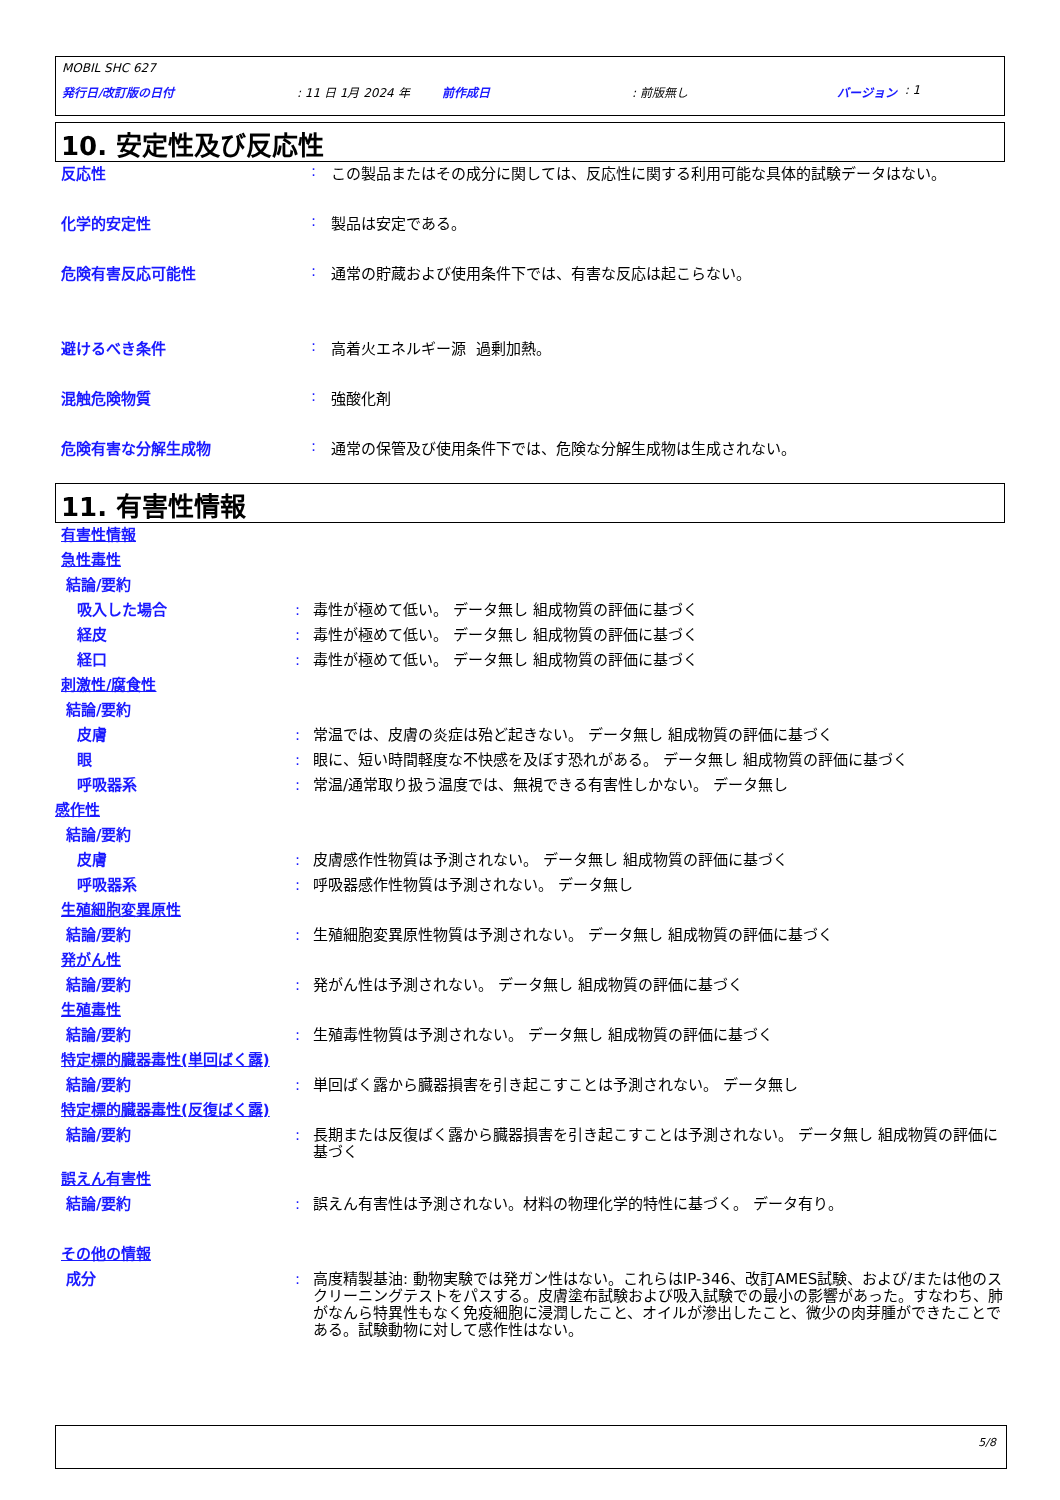MOBIL SHC 627
発行日/改訂版の日付: 11 日 1月 2024 年 前作成日: 前版無し バージョン : 1
10. 安定性及び反応性
反応性: この製品またはその成分に関しては、反応性に関する利用可能な具体的試験データはない。
化学的安定性: 製品は安定である。
危険有害反応可能性: 通常の貯蔵および使用条件下では、有害な反応は起こらない。
避けるべき条件: 高着火エネルギー源 過剰加熱。
混触危険物質: 強酸化剤
危険有害な分解生成物: 通常の保管及び使用条件下では、危険な分解生成物は生成されない。
11. 有害性情報
有害性情報
急性毒性
結論/要約
吸入した場合: 毒性が極めて低い。 データ無し 組成物質の評価に基づく
経皮: 毒性が極めて低い。 データ無し 組成物質の評価に基づく
経口: 毒性が極めて低い。 データ無し 組成物質の評価に基づく
刺激性/腐食性
結論/要約
皮膚: 常温では、皮膚の炎症は殆ど起きない。 データ無し 組成物質の評価に基づく
眼: 眼に、短い時間軽度な不快感を及ぼす恐れがある。 データ無し 組成物質の評価に基づく
呼吸器系: 常温/通常取り扱う温度では、無視できる有害性しかない。 データ無し
感作性
結論/要約
皮膚: 皮膚感作性物質は予測されない。 データ無し 組成物質の評価に基づく
呼吸器系: 呼吸器感作性物質は予測されない。 データ無し
生殖細胞変異原性
結論/要約: 生殖細胞変異原性物質は予測されない。 データ無し 組成物質の評価に基づく
発がん性
結論/要約: 発がん性は予測されない。 データ無し 組成物質の評価に基づく
生殖毒性
結論/要約: 生殖毒性物質は予測されない。 データ無し 組成物質の評価に基づく
特定標的臓器毒性(単回ばく露)
結論/要約: 単回ばく露から臓器損害を引き起こすことは予測されない。 データ無し
特定標的臓器毒性(反復ばく露)
結論/要約: 長期または反復ばく露から臓器損害を引き起こすことは予測されない。 データ無し 組成物質の評価に基づく
誤えん有害性
結論/要約: 誤えん有害性は予測されない。材料の物理化学的特性に基づく。 データ有り。
その他の情報
成分: 高度精製基油: 動物実験では発ガン性はない。これらはIP-346、改訂AMES試験、および/または他のスクリーニングテストをパスする。皮膚塗布試験および吸入試験での最小の影響があった。すなわち、肺がなんら特異性もなく免疫細胞に浸潤したこと、オイルが滲出したこと、微少の肉芽腫ができたことである。試験動物に対して感作性はない。
5/8